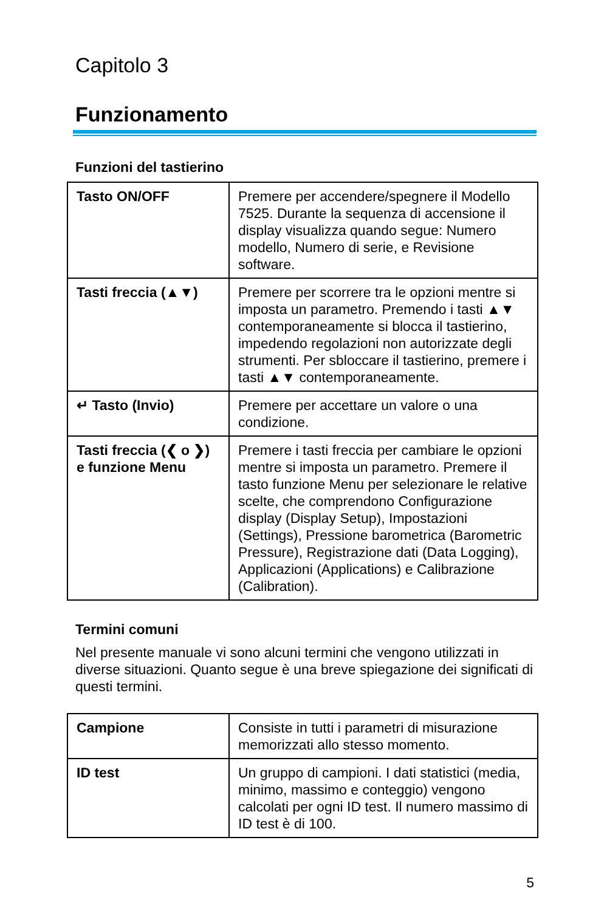Capitolo 3
Funzionamento
Funzioni del tastierino
| Tasto ON/OFF | Premere per accendere/spegnere il Modello 7525. Durante la sequenza di accensione il display visualizza quando segue: Numero modello, Numero di serie, e Revisione software. |
| Tasti freccia (▲▼) | Premere per scorrere tra le opzioni mentre si imposta un parametro. Premendo i tasti ▲▼ contemporaneamente si blocca il tastierino, impedendo regolazioni non autorizzate degli strumenti. Per sbloccare il tastierino, premere i tasti ▲▼ contemporaneamente. |
| ↵ Tasto (Invio) | Premere per accettare un valore o una condizione. |
| Tasti freccia (❮ o ❯) e funzione Menu | Premere i tasti freccia per cambiare le opzioni mentre si imposta un parametro. Premere il tasto funzione Menu per selezionare le relative scelte, che comprendono Configurazione display (Display Setup), Impostazioni (Settings), Pressione barometrica (Barometric Pressure), Registrazione dati (Data Logging), Applicazioni (Applications) e Calibrazione (Calibration). |
Termini comuni
Nel presente manuale vi sono alcuni termini che vengono utilizzati in diverse situazioni. Quanto segue è una breve spiegazione dei significati di questi termini.
| Campione | Consiste in tutti i parametri di misurazione memorizzati allo stesso momento. |
| ID test | Un gruppo di campioni. I dati statistici (media, minimo, massimo e conteggio) vengono calcolati per ogni ID test. Il numero massimo di ID test è di 100. |
5